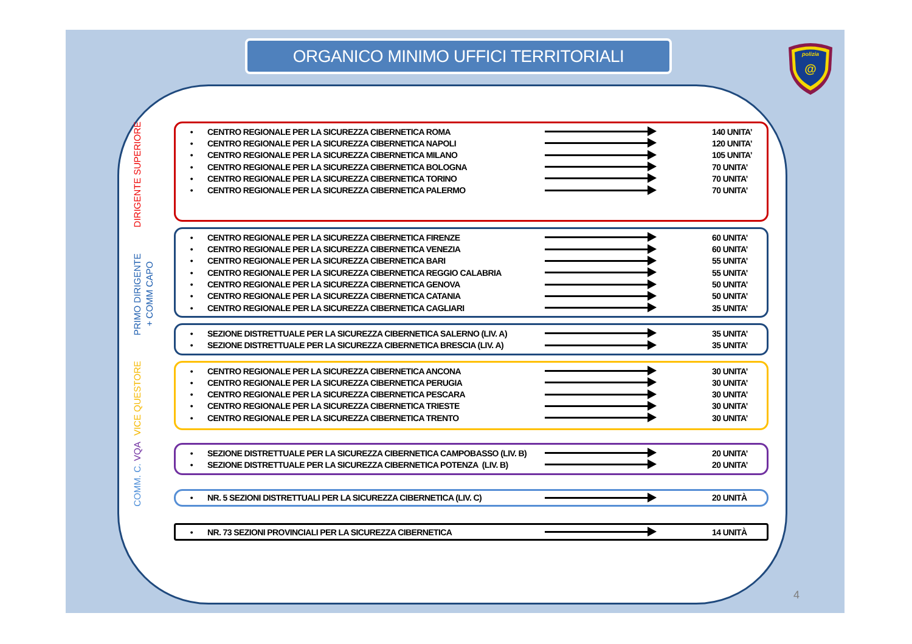ORGANICO MINIMO UFFICI TERRITORIALI
polizia
@
DIRIGENTE SUPERIORE
• CENTRO REGIONALE PER LA SICUREZZA CIBERNETICA ROMA 140 UNITA’
• CENTRO REGIONALE PER LA SICUREZZA CIBERNETICA NAPOLI 120 UNITA’
• CENTRO REGIONALE PER LA SICUREZZA CIBERNETICA MILANO 105 UNITA’
• CENTRO REGIONALE PER LA SICUREZZA CIBERNETICA BOLOGNA 70 UNITA’
• CENTRO REGIONALE PER LA SICUREZZA CIBERNETICA TORINO 70 UNITA’
• CENTRO REGIONALE PER LA SICUREZZA CIBERNETICA PALERMO 70 UNITA’
PRIMO DIRIGENTE
+ COMM CAPO
• CENTRO REGIONALE PER LA SICUREZZA CIBERNETICA FIRENZE 60 UNITA’
• CENTRO REGIONALE PER LA SICUREZZA CIBERNETICA VENEZIA 60 UNITA’
• CENTRO REGIONALE PER LA SICUREZZA CIBERNETICA BARI 55 UNITA’
• CENTRO REGIONALE PER LA SICUREZZA CIBERNETICA REGGIO CALABRIA 55 UNITA’
• CENTRO REGIONALE PER LA SICUREZZA CIBERNETICA GENOVA 50 UNITA’
• CENTRO REGIONALE PER LA SICUREZZA CIBERNETICA CATANIA 50 UNITA’
• CENTRO REGIONALE PER LA SICUREZZA CIBERNETICA CAGLIARI 35 UNITA’
• SEZIONE DISTRETTUALE PER LA SICUREZZA CIBERNETICA SALERNO (LIV. A) 35 UNITA’
• SEZIONE DISTRETTUALE PER LA SICUREZZA CIBERNETICA BRESCIA (LIV. A) 35 UNITA’
VICE QUESTORE
• CENTRO REGIONALE PER LA SICUREZZA CIBERNETICA ANCONA 30 UNITA’
• CENTRO REGIONALE PER LA SICUREZZA CIBERNETICA PERUGIA 30 UNITA’
• CENTRO REGIONALE PER LA SICUREZZA CIBERNETICA PESCARA 30 UNITA’
• CENTRO REGIONALE PER LA SICUREZZA CIBERNETICA TRIESTE 30 UNITA’
• CENTRO REGIONALE PER LA SICUREZZA CIBERNETICA TRENTO 30 UNITA’
COMM. C. VQA
• SEZIONE DISTRETTUALE PER LA SICUREZZA CIBERNETICA CAMPOBASSO (LIV. B) 20 UNITA’
• SEZIONE DISTRETTUALE PER LA SICUREZZA CIBERNETICA POTENZA (LIV. B) 20 UNITA’
• NR. 5 SEZIONI DISTRETTUALI PER LA SICUREZZA CIBERNETICA (LIV. C) 20 UNITÀ
• NR. 73 SEZIONI PROVINCIALI PER LA SICUREZZA CIBERNETICA 14 UNITÀ
4